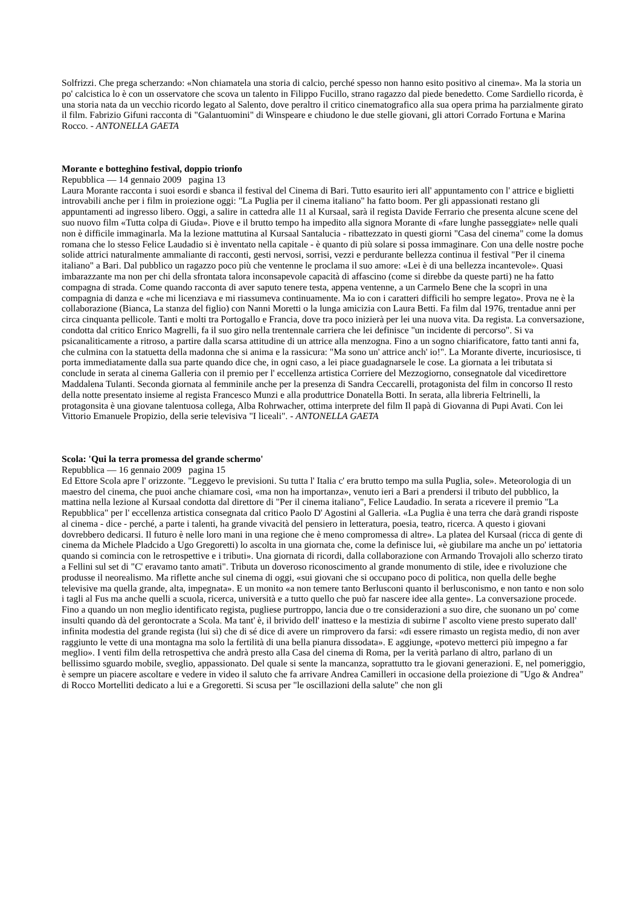Solfrizzi. Che prega scherzando: «Non chiamatela una storia di calcio, perché spesso non hanno esito positivo al cinema». Ma la storia un po' calcistica lo è con un osservatore che scova un talento in Filippo Fucillo, strano ragazzo dal piede benedetto. Come Sardiello ricorda, è una storia nata da un vecchio ricordo legato al Salento, dove peraltro il critico cinematografico alla sua opera prima ha parzialmente girato il film. Fabrizio Gifuni racconta di "Galantuomini" di Winspeare e chiudono le due stelle giovani, gli attori Corrado Fortuna e Marina Rocco. - ANTONELLA GAETA
Morante e botteghino festival, doppio trionfo
Repubblica — 14 gennaio 2009 pagina 13
Laura Morante racconta i suoi esordi e sbanca il festival del Cinema di Bari. Tutto esaurito ieri all' appuntamento con l' attrice e biglietti introvabili anche per i film in proiezione oggi: "La Puglia per il cinema italiano" ha fatto boom. Per gli appassionati restano gli appuntamenti ad ingresso libero. Oggi, a salire in cattedra alle 11 al Kursaal, sarà il regista Davide Ferrario che presenta alcune scene del suo nuovo film «Tutta colpa di Giuda». Piove e il brutto tempo ha impedito alla signora Morante di «fare lunghe passeggiate» nelle quali non è difficile immaginarla. Ma la lezione mattutina al Kursaal Santalucia - ribattezzato in questi giorni "Casa del cinema" come la domus romana che lo stesso Felice Laudadio si è inventato nella capitale - è quanto di più solare si possa immaginare. Con una delle nostre poche solide attrici naturalmente ammaliante di racconti, gesti nervosi, sorrisi, vezzi e perdurante bellezza continua il festival "Per il cinema italiano" a Bari. Dal pubblico un ragazzo poco più che ventenne le proclama il suo amore: «Lei è di una bellezza incantevole». Quasi imbarazzante ma non per chi della sfrontata talora inconsapevole capacità di affascino (come si direbbe da queste parti) ne ha fatto compagna di strada. Come quando racconta di aver saputo tenere testa, appena ventenne, a un Carmelo Bene che la scoprì in una compagnia di danza e «che mi licenziava e mi riassumeva continuamente. Ma io con i caratteri difficili ho sempre legato». Prova ne è la collaborazione (Bianca, La stanza del figlio) con Nanni Moretti o la lunga amicizia con Laura Betti. Fa film dal 1976, trentadue anni per circa cinquanta pellicole. Tanti e molti tra Portogallo e Francia, dove tra poco inizierà per lei una nuova vita. Da regista. La conversazione, condotta dal critico Enrico Magrelli, fa il suo giro nella trentennale carriera che lei definisce "un incidente di percorso". Si va psicanaliticamente a ritroso, a partire dalla scarsa attitudine di un attrice alla menzogna. Fino a un sogno chiarificatore, fatto tanti anni fa, che culmina con la statuetta della madonna che si anima e la rassicura: "Ma sono un' attrice anch' io!". La Morante diverte, incuriosisce, ti porta immediatamente dalla sua parte quando dice che, in ogni caso, a lei piace guadagnarsele le cose. La giornata a lei tributata si conclude in serata al cinema Galleria con il premio per l' eccellenza artistica Corriere del Mezzogiorno, consegnatole dal vicedirettore Maddalena Tulanti. Seconda giornata al femminile anche per la presenza di Sandra Ceccarelli, protagonista del film in concorso Il resto della notte presentato insieme al regista Francesco Munzi e alla produttrice Donatella Botti. In serata, alla libreria Feltrinelli, la protagonsita è una giovane talentuosa collega, Alba Rohrwacher, ottima interprete del film Il papà di Giovanna di Pupi Avati. Con lei Vittorio Emanuele Propizio, della serie televisiva "I liceali". - ANTONELLA GAETA
Scola: 'Qui la terra promessa del grande schermo'
Repubblica — 16 gennaio 2009 pagina 15
Ed Ettore Scola apre l' orizzonte. "Leggevo le previsioni. Su tutta l' Italia c' era brutto tempo ma sulla Puglia, sole». Meteorologia di un maestro del cinema, che puoi anche chiamare così, «ma non ha importanza», venuto ieri a Bari a prendersi il tributo del pubblico, la mattina nella lezione al Kursaal condotta dal direttore di "Per il cinema italiano", Felice Laudadio. In serata a ricevere il premio "La Repubblica" per l' eccellenza artistica consegnata dal critico Paolo D' Agostini al Galleria. «La Puglia è una terra che darà grandi risposte al cinema - dice - perché, a parte i talenti, ha grande vivacità del pensiero in letteratura, poesia, teatro, ricerca. A questo i giovani dovrebbero dedicarsi. Il futuro è nelle loro mani in una regione che è meno compromessa di altre». La platea del Kursaal (ricca di gente di cinema da Michele Pladcido a Ugo Gregoretti) lo ascolta in una giornata che, come la definisce lui, «è giubilare ma anche un po' iettatoria quando si comincia con le retrospettive e i tributi». Una giornata di ricordi, dalla collaborazione con Armando Trovajoli allo scherzo tirato a Fellini sul set di "C' eravamo tanto amati". Tributa un doveroso riconoscimento al grande monumento di stile, idee e rivoluzione che produsse il neorealismo. Ma riflette anche sul cinema di oggi, «sui giovani che si occupano poco di politica, non quella delle beghe televisive ma quella grande, alta, impegnata». E un monito «a non temere tanto Berlusconi quanto il berlusconismo, e non tanto e non solo i tagli al Fus ma anche quelli a scuola, ricerca, università e a tutto quello che può far nascere idee alla gente». La conversazione procede. Fino a quando un non meglio identificato regista, pugliese purtroppo, lancia due o tre considerazioni a suo dire, che suonano un po' come insulti quando dà del gerontocrate a Scola. Ma tant' è, il brivido dell' inatteso e la mestizia di subirne l' ascolto viene presto superato dall' infinita modestia del grande regista (lui sì) che di sé dice di avere un rimprovero da farsi: «di essere rimasto un regista medio, di non aver raggiunto le vette di una montagna ma solo la fertilità di una bella pianura dissodata». E aggiunge, «potevo metterci più impegno a far meglio». I venti film della retrospettiva che andrà presto alla Casa del cinema di Roma, per la verità parlano di altro, parlano di un bellissimo sguardo mobile, sveglio, appassionato. Del quale si sente la mancanza, soprattutto tra le giovani generazioni. E, nel pomeriggio, è sempre un piacere ascoltare e vedere in video il saluto che fa arrivare Andrea Camilleri in occasione della proiezione di "Ugo & Andrea" di Rocco Mortelliti dedicato a lui e a Gregoretti. Si scusa per "le oscillazioni della salute" che non gli